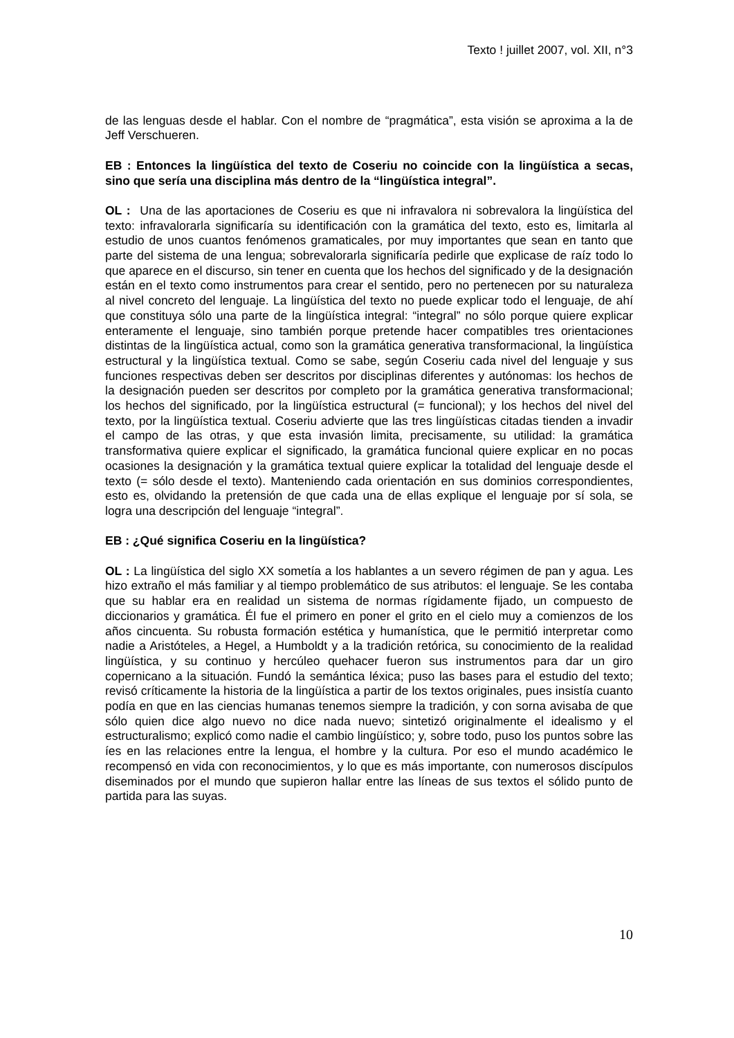Texto ! juillet 2007, vol. XII, n°3
de las lenguas desde el hablar. Con el nombre de “pragmática”, esta visión se aproxima a la de Jeff Verschueren.
EB : Entonces la lingüística del texto de Coseriu no coincide con la lingüística a secas, sino que sería una disciplina más dentro de la “lingüística integral”.
OL : Una de las aportaciones de Coseriu es que ni infravalora ni sobrevalora la lingüística del texto: infravalorarla significaría su identificación con la gramática del texto, esto es, limitarla al estudio de unos cuantos fenómenos gramaticales, por muy importantes que sean en tanto que parte del sistema de una lengua; sobrevalorarla significaría pedirle que explicase de raíz todo lo que aparece en el discurso, sin tener en cuenta que los hechos del significado y de la designación están en el texto como instrumentos para crear el sentido, pero no pertenecen por su naturaleza al nivel concreto del lenguaje. La lingüística del texto no puede explicar todo el lenguaje, de ahí que constituya sólo una parte de la lingüística integral: “integral” no sólo porque quiere explicar enteramente el lenguaje, sino también porque pretende hacer compatibles tres orientaciones distintas de la lingüística actual, como son la gramática generativa transformacional, la lingüística estructural y la lingüística textual. Como se sabe, según Coseriu cada nivel del lenguaje y sus funciones respectivas deben ser descritos por disciplinas diferentes y autónomas: los hechos de la designación pueden ser descritos por completo por la gramática generativa transformacional; los hechos del significado, por la lingüística estructural (= funcional); y los hechos del nivel del texto, por la lingüística textual. Coseriu advierte que las tres lingüísticas citadas tienden a invadir el campo de las otras, y que esta invasión limita, precisamente, su utilidad: la gramática transformativa quiere explicar el significado, la gramática funcional quiere explicar en no pocas ocasiones la designación y la gramática textual quiere explicar la totalidad del lenguaje desde el texto (= sólo desde el texto). Manteniendo cada orientación en sus dominios correspondientes, esto es, olvidando la pretensión de que cada una de ellas explique el lenguaje por sí sola, se logra una descripción del lenguaje “integral”.
EB : ¿Qué significa Coseriu en la lingüística?
OL : La lingüística del siglo XX sometía a los hablantes a un severo régimen de pan y agua. Les hizo extraño el más familiar y al tiempo problemático de sus atributos: el lenguaje. Se les contaba que su hablar era en realidad un sistema de normas rígidamente fijado, un compuesto de diccionarios y gramática. Él fue el primero en poner el grito en el cielo muy a comienzos de los años cincuenta. Su robusta formación estética y humanística, que le permitió interpretar como nadie a Aristóteles, a Hegel, a Humboldt y a la tradición retórica, su conocimiento de la realidad lingüística, y su continuo y hercúleo quehacer fueron sus instrumentos para dar un giro copernicano a la situación. Fundó la semántica léxica; puso las bases para el estudio del texto; revisó críticamente la historia de la lingüística a partir de los textos originales, pues insistía cuanto podía en que en las ciencias humanas tenemos siempre la tradición, y con sorna avisaba de que sólo quien dice algo nuevo no dice nada nuevo; sintetizó originalmente el idealismo y el estructuralismo; explicó como nadie el cambio lingüístico; y, sobre todo, puso los puntos sobre las íes en las relaciones entre la lengua, el hombre y la cultura. Por eso el mundo académico le recompensó en vida con reconocimientos, y lo que es más importante, con numerosos discípulos diseminados por el mundo que supieron hallar entre las líneas de sus textos el sólido punto de partida para las suyas.
10